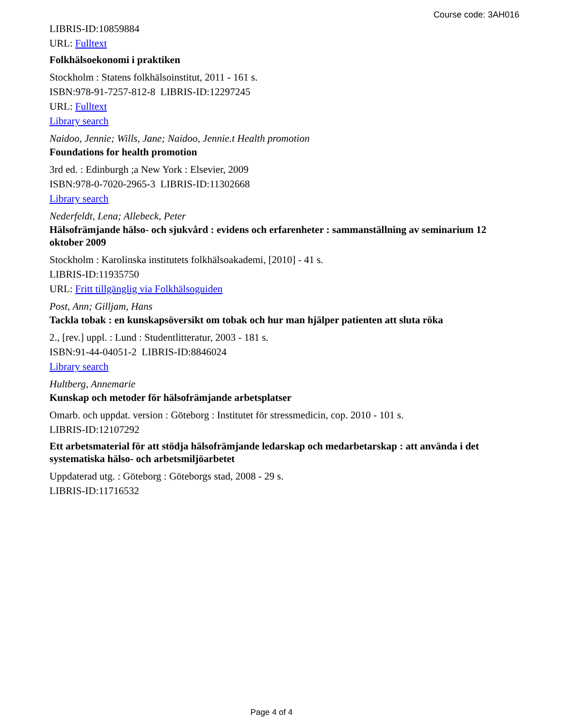Course code: 3AH016
LIBRIS-ID:10859884
URL: Fulltext
Folkhälsoekonomi i praktiken
Stockholm : Statens folkhälsoinstitut, 2011 - 161 s.
ISBN:978-91-7257-812-8 LIBRIS-ID:12297245
URL: Fulltext
Library search
Naidoo, Jennie; Wills, Jane; Naidoo, Jennie.t Health promotion
Foundations for health promotion
3rd ed. : Edinburgh ;a New York : Elsevier, 2009
ISBN:978-0-7020-2965-3 LIBRIS-ID:11302668
Library search
Nederfeldt, Lena; Allebeck, Peter
Hälsofrämjande hälso- och sjukvård : evidens och erfarenheter : sammanställning av seminarium 12 oktober 2009
Stockholm : Karolinska institutets folkhälsoakademi, [2010] - 41 s.
LIBRIS-ID:11935750
URL: Fritt tillgänglig via Folkhälsoguiden
Post, Ann; Gilljam, Hans
Tackla tobak : en kunskapsöversikt om tobak och hur man hjälper patienten att sluta röka
2., [rev.] uppl. : Lund : Studentlitteratur, 2003 - 181 s.
ISBN:91-44-04051-2 LIBRIS-ID:8846024
Library search
Hultberg, Annemarie
Kunskap och metoder för hälsofrämjande arbetsplatser
Omarb. och uppdat. version : Göteborg : Institutet för stressmedicin, cop. 2010 - 101 s.
LIBRIS-ID:12107292
Ett arbetsmaterial för att stödja hälsofrämjande ledarskap och medarbetarskap : att använda i det systematiska hälso- och arbetsmiljöarbetet
Uppdaterad utg. : Göteborg : Göteborgs stad, 2008 - 29 s.
LIBRIS-ID:11716532
Page 4 of 4